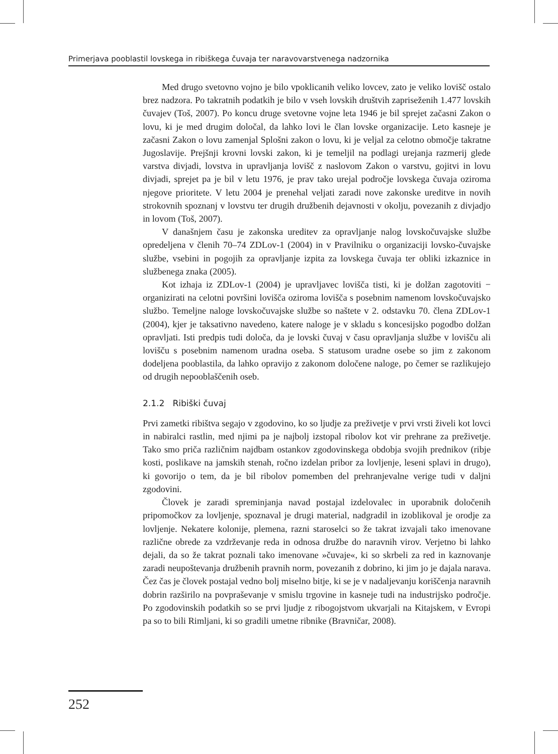Primerjava pooblastil lovskega in ribiškega čuvaja ter naravovarstvenega nadzornika
Med drugo svetovno vojno je bilo vpoklicanih veliko lovcev, zato je veliko lovišč ostalo brez nadzora. Po takratnih podatkih je bilo v vseh lovskih društvih zapriseženih 1.477 lovskih čuvajev (Toš, 2007). Po koncu druge svetovne vojne leta 1946 je bil sprejet začasni Zakon o lovu, ki je med drugim določal, da lahko lovi le član lovske organizacije. Leto kasneje je začasni Zakon o lovu zamenjal Splošni zakon o lovu, ki je veljal za celotno območje takratne Jugoslavije. Prejšnji krovni lovski zakon, ki je temeljil na podlagi urejanja razmerij glede varstva divjadi, lovstva in upravljanja lovišč z naslovom Zakon o varstvu, gojitvi in lovu divjadi, sprejet pa je bil v letu 1976, je prav tako urejal področje lovskega čuvaja oziroma njegove prioritete. V letu 2004 je prenehal veljati zaradi nove zakonske ureditve in novih strokovnih spoznanj v lovstvu ter drugih družbenih dejavnosti v okolju, povezanih z divjadjo in lovom (Toš, 2007).
V današnjem času je zakonska ureditev za opravljanje nalog lovskočuvajske službe opredeljena v členih 70–74 ZDLov-1 (2004) in v Pravilniku o organizaciji lovsko-čuvajske službe, vsebini in pogojih za opravljanje izpita za lovskega čuvaja ter obliki izkaznice in službenega znaka (2005).
Kot izhaja iz ZDLov-1 (2004) je upravljavec lovišča tisti, ki je dolžan zagotoviti − organizirati na celotni površini lovišča oziroma lovišča s posebnim namenom lovskočuvajsko službo. Temeljne naloge lovskočuvajske službe so naštete v 2. odstavku 70. člena ZDLov-1 (2004), kjer je taksativno navedeno, katere naloge je v skladu s koncesijsko pogodbo dolžan opravljati. Isti predpis tudi določa, da je lovski čuvaj v času opravljanja službe v lovišču ali lovišču s posebnim namenom uradna oseba. S statusom uradne osebe so jim z zakonom dodeljena pooblastila, da lahko opravijo z zakonom določene naloge, po čemer se razlikujejo od drugih nepooblaščenih oseb.
2.1.2 Ribiški čuvaj
Prvi zametki ribištva segajo v zgodovino, ko so ljudje za preživetje v prvi vrsti živeli kot lovci in nabiralci rastlin, med njimi pa je najbolj izstopal ribolov kot vir prehrane za preživetje. Tako smo priča različnim najdbam ostankov zgodovinskega obdobja svojih prednikov (ribje kosti, poslikave na jamskih stenah, ročno izdelan pribor za lovljenje, leseni splavi in drugo), ki govorijo o tem, da je bil ribolov pomemben del prehranjevalne verige tudi v daljni zgodovini.
Človek je zaradi spreminjanja navad postajal izdelovalec in uporabnik določenih pripomočkov za lovljenje, spoznaval je drugi material, nadgradil in izoblikoval je orodje za lovljenje. Nekatere kolonije, plemena, razni staroselci so že takrat izvajali tako imenovane različne obrede za vzdrževanje reda in odnosa družbe do naravnih virov. Verjetno bi lahko dejali, da so že takrat poznali tako imenovane »čuvaje«, ki so skrbeli za red in kaznovanje zaradi neupoštevanja družbenih pravnih norm, povezanih z dobrino, ki jim jo je dajala narava. Čez čas je človek postajal vedno bolj miselno bitje, ki se je v nadaljevanju koriščenja naravnih dobrin razširilo na povpraševanje v smislu trgovine in kasneje tudi na industrijsko področje. Po zgodovinskih podatkih so se prvi ljudje z ribogojstvom ukvarjali na Kitajskem, v Evropi pa so to bili Rimljani, ki so gradili umetne ribnike (Bravničar, 2008).
252